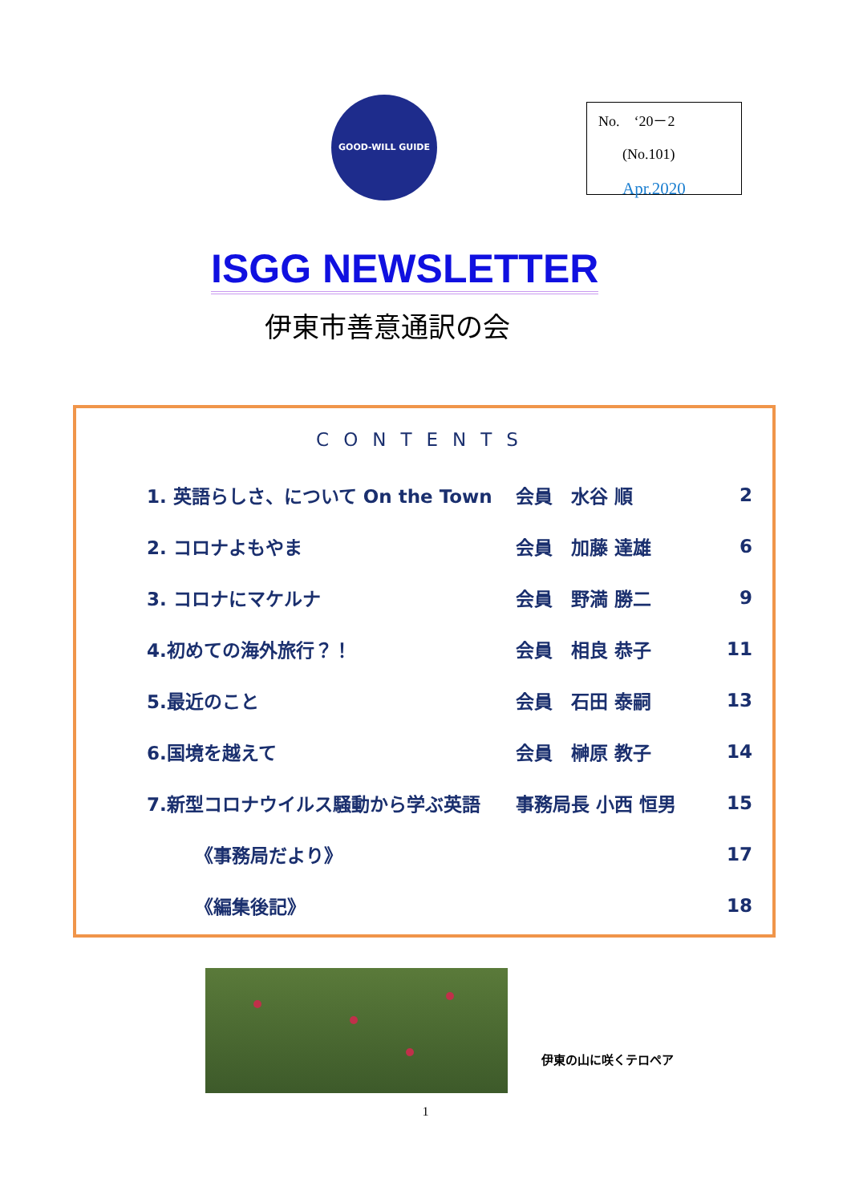GOOD-WILL GUIDE
No.　‘20－2
(No.101)
Apr.2020
ISGG NEWSLETTER
伊東市善意通訳の会
CONTENTS
1. 英語らしさ、について On the Town 会員　水谷 順 2
2. コロナよもやま 会員　加藤 達雄 6
3. コロナにマケルナ 会員　野満 勝二 9
4.初めての海外旅行？！ 会員　相良 恭子 11
5.最近のこと 会員　石田 泰嗣 13
6.国境を越えて 会員　榊原 教子 14
7.新型コロナウイルス騒動から学ぶ英語 事務局長 小西 恒男 15
《事務局だより》 17
《編集後記》 18
伊東の山に咲くテロペア
1